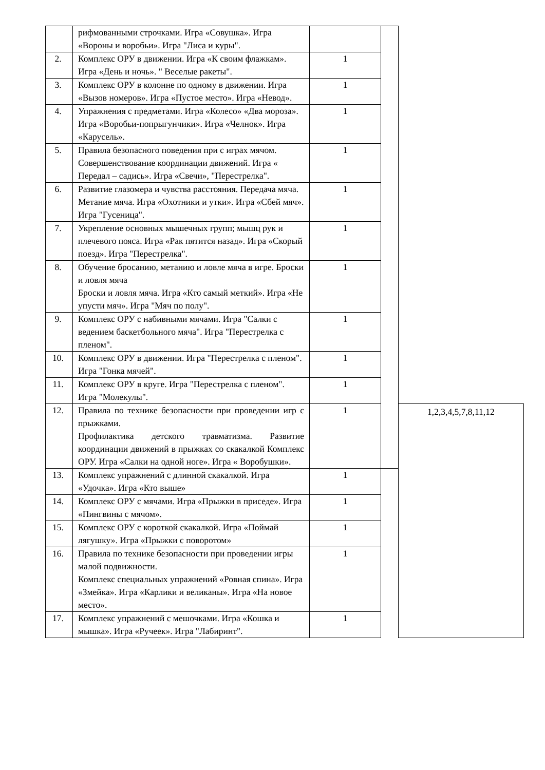| | рифмованными строчками. Игра «Совушка». Игра «Вороны и воробьи». Игра "Лиса и куры". | | | |
| 2. | Комплекс ОРУ в движении. Игра «К своим флажкам». Игра «День и ночь». " Веселые ракеты". | 1 | | |
| 3. | Комплекс ОРУ в колонне по одному в движении. Игра «Вызов номеров». Игра «Пустое место». Игра «Невод». | 1 | | |
| 4. | Упражнения с предметами. Игра «Колесо» «Два мороза». Игра «Воробьи-попрыгунчики». Игра «Челнок». Игра «Карусель». | 1 | | |
| 5. | Правила безопасного поведения при с играх мячом. Совершенствование координации движений. Игра « Передал – садись». Игра «Свечи», "Перестрелка". | 1 | | |
| 6. | Развитие глазомера и чувства расстояния. Передача мяча. Метание мяча. Игра «Охотники и утки». Игра «Сбей мяч». Игра "Гусеница". | 1 | | |
| 7. | Укрепление основных мышечных групп; мышц рук и плечевого пояса. Игра «Рак пятится назад». Игра «Скорый поезд». Игра "Перестрелка". | 1 | | |
| 8. | Обучение бросанию, метанию и ловле мяча в игре. Броски и ловля мяча Броски и ловля мяча. Игра «Кто самый меткий». Игра «Не упусти мяч». Игра "Мяч по полу". | 1 | | |
| 9. | Комплекс ОРУ с набивными мячами. Игра "Салки с ведением баскетбольного мяча". Игра "Перестрелка с пленом". | 1 | | |
| 10. | Комплекс ОРУ в движении. Игра "Перестрелка с пленом". Игра "Гонка мячей". | 1 | | |
| 11. | Комплекс ОРУ в круге. Игра "Перестрелка с пленом". Игра "Молекулы". | 1 | | |
| 12. | Правила по технике безопасности при проведении игр с прыжками. Профилактика детского травматизма. Развитие координации движений в прыжках со скакалкой Комплекс ОРУ. Игра «Салки на одной ноге». Игра « Воробушки». | 1 | | 1,2,3,4,5,7,8,11,12 |
| 13. | Комплекс упражнений с длинной скакалкой. Игра «Удочка». Игра «Кто выше» | 1 | | |
| 14. | Комплекс ОРУ с мячами. Игра «Прыжки в приседе». Игра «Пингвины с мячом». | 1 | | |
| 15. | Комплекс ОРУ с короткой скакалкой. Игра «Поймай лягушку». Игра «Прыжки с поворотом» | 1 | | |
| 16. | Правила по технике безопасности при проведении игры малой подвижности. Комплекс специальных упражнений «Ровная спина». Игра «Змейка». Игра «Карлики и великаны». Игра «На новое место». | 1 | | |
| 17. | Комплекс упражнений с мешочками. Игра «Кошка и мышка». Игра «Ручеек». Игра "Лабиринт". | 1 | | |